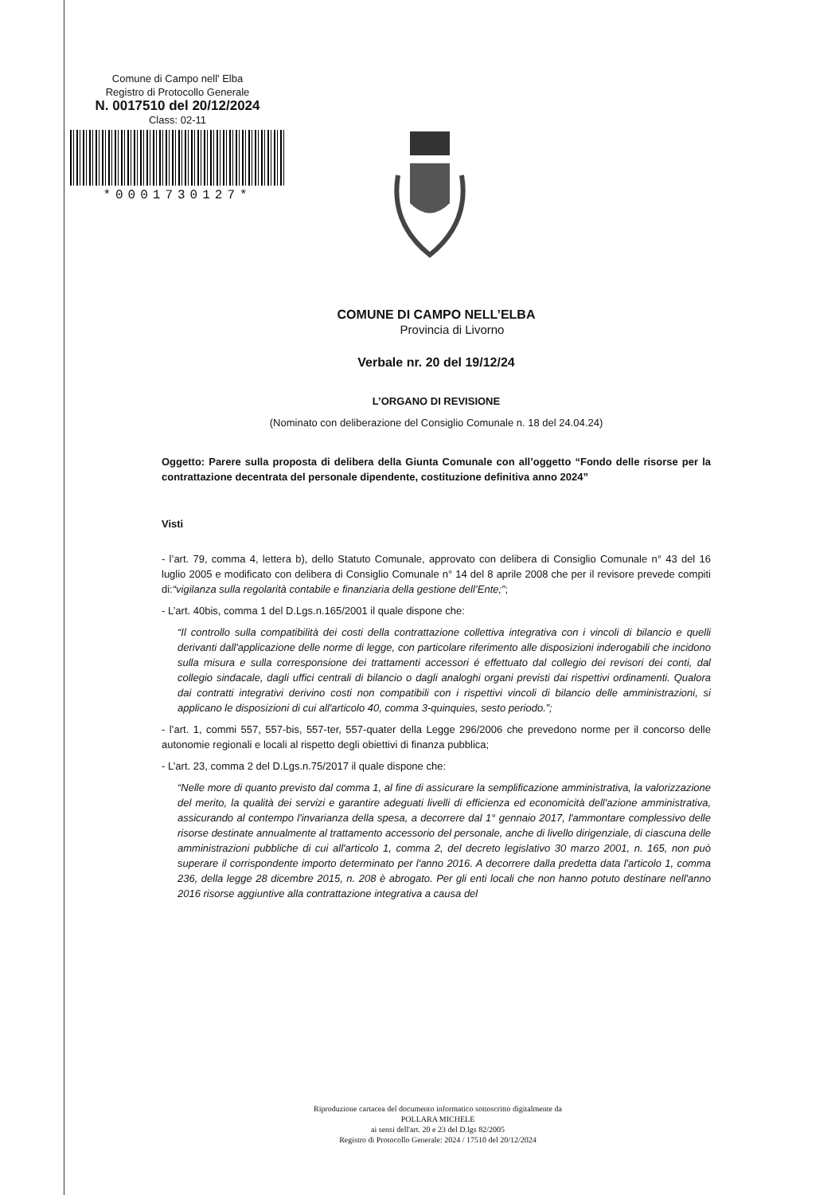Comune di Campo nell' Elba
Registro di Protocollo Generale
N. 0017510 del 20/12/2024
Class: 02-11
*0001730127*
COMUNE DI CAMPO NELL’ELBA
Provincia di Livorno
Verbale nr. 20 del 19/12/24
L’ORGANO DI REVISIONE
(Nominato con deliberazione del Consiglio Comunale n. 18 del 24.04.24)
Oggetto: Parere sulla proposta di delibera della Giunta Comunale con all’oggetto “Fondo delle risorse per la contrattazione decentrata del personale dipendente, costituzione definitiva anno 2024”
Visti
- l’art. 79, comma 4, lettera b), dello Statuto Comunale, approvato con delibera di Consiglio Comunale n° 43 del 16 luglio 2005 e modificato con delibera di Consiglio Comunale n° 14 del 8 aprile 2008 che per il revisore prevede compiti di:“vigilanza sulla regolarità contabile e finanziaria della gestione dell’Ente;”;
- L’art. 40bis, comma 1 del D.Lgs.n.165/2001 il quale dispone che:
“Il controllo sulla compatibilità dei costi della contrattazione collettiva integrativa con i vincoli di bilancio e quelli derivanti dall'applicazione delle norme di legge, con particolare riferimento alle disposizioni inderogabili che incidono sulla misura e sulla corresponsione dei trattamenti accessori é effettuato dal collegio dei revisori dei conti, dal collegio sindacale, dagli uffici centrali di bilancio o dagli analoghi organi previsti dai rispettivi ordinamenti. Qualora dai contratti integrativi derivino costi non compatibili con i rispettivi vincoli di bilancio delle amministrazioni, si applicano le disposizioni di cui all'articolo 40, comma 3-quinquies, sesto periodo.”;
- l’art. 1, commi 557, 557-bis, 557-ter, 557-quater della Legge 296/2006 che prevedono norme per il concorso delle autonomie regionali e locali al rispetto degli obiettivi di finanza pubblica;
- L’art. 23, comma 2 del D.Lgs.n.75/2017 il quale dispone che:
“Nelle more di quanto previsto dal comma 1, al fine di assicurare la semplificazione amministrativa, la valorizzazione del merito, la qualità dei servizi e garantire adeguati livelli di efficienza ed economicità dell'azione amministrativa, assicurando al contempo l'invarianza della spesa, a decorrere dal 1° gennaio 2017, l'ammontare complessivo delle risorse destinate annualmente al trattamento accessorio del personale, anche di livello dirigenziale, di ciascuna delle amministrazioni pubbliche di cui all'articolo 1, comma 2, del decreto legislativo 30 marzo 2001, n. 165, non può superare il corrispondente importo determinato per l'anno 2016. A decorrere dalla predetta data l'articolo 1, comma 236, della legge 28 dicembre 2015, n. 208 è abrogato. Per gli enti locali che non hanno potuto destinare nell'anno 2016 risorse aggiuntive alla contrattazione integrativa a causa del
Riproduzione cartacea del documento informatico sottoscritto digitalmente da
POLLARA MICHELE
ai sensi dell'art. 20 e 23 del D.lgs 82/2005
Registro di Protocollo Generale: 2024 / 17510 del 20/12/2024